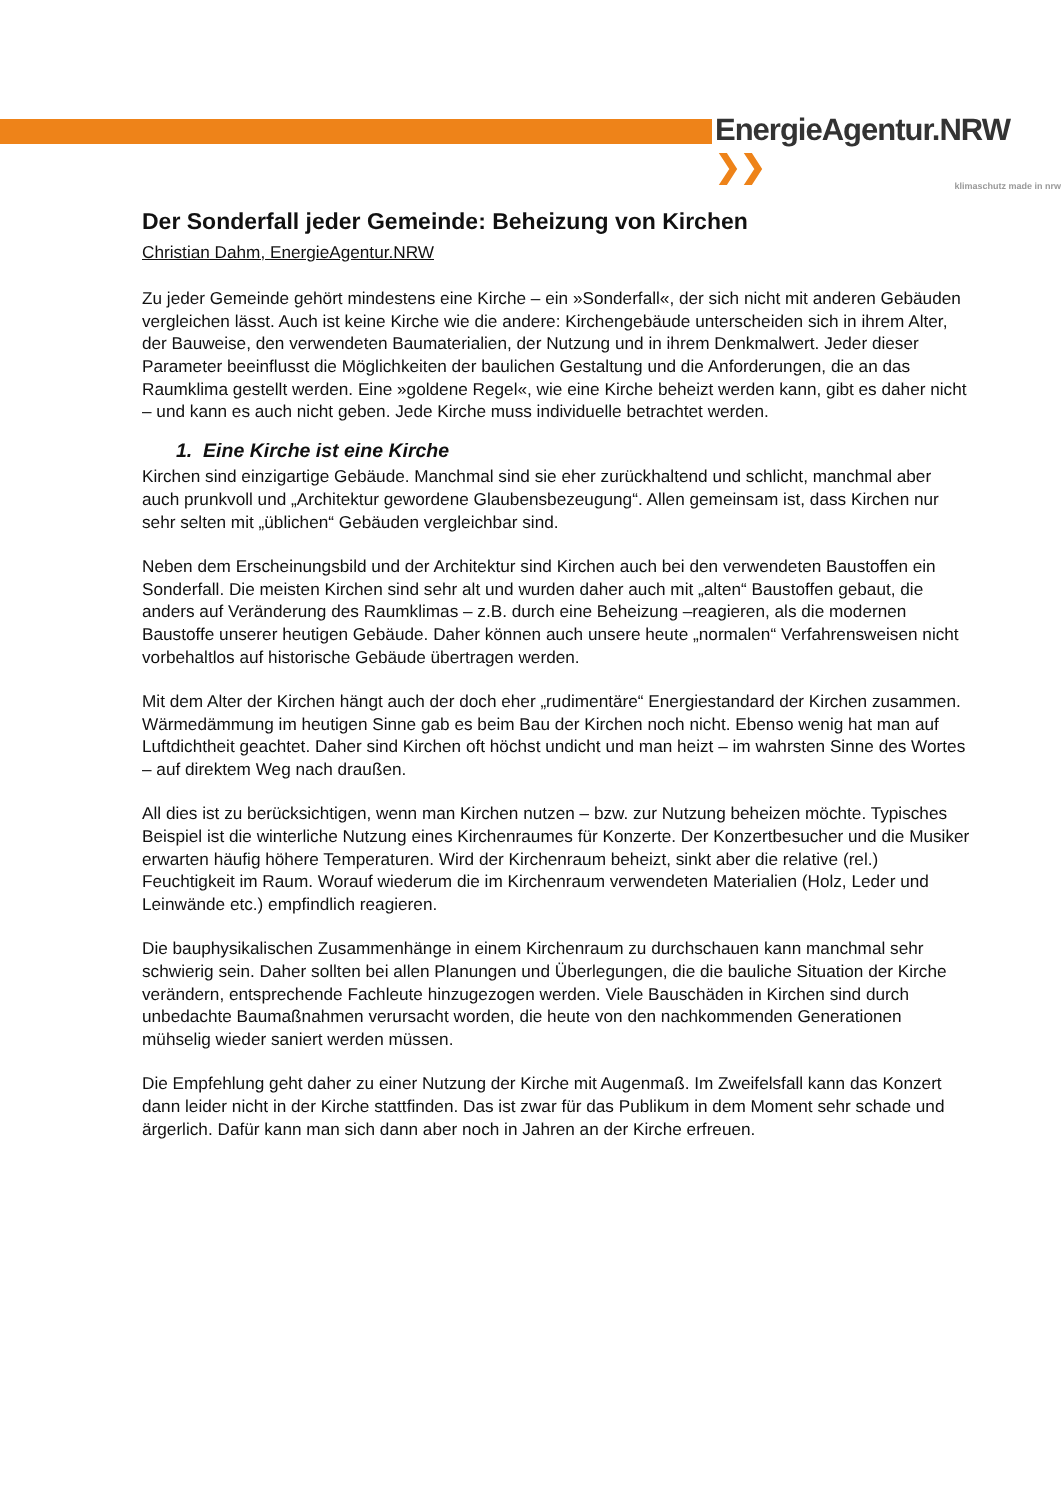EnergieAgentur.NRW ❯❯
klimaschutz made in nrw
Der Sonderfall jeder Gemeinde: Beheizung von Kirchen
Christian Dahm, EnergieAgentur.NRW
Zu jeder Gemeinde gehört mindestens eine Kirche – ein »Sonderfall«, der sich nicht mit anderen Gebäuden vergleichen lässt. Auch ist keine Kirche wie die andere: Kirchengebäude unterscheiden sich in ihrem Alter, der Bauweise, den verwendeten Baumaterialien, der Nutzung und in ihrem Denkmalwert. Jeder dieser Parameter beeinflusst die Möglichkeiten der baulichen Gestaltung und die Anforderungen, die an das Raumklima gestellt werden. Eine »goldene Regel«, wie eine Kirche beheizt werden kann, gibt es daher nicht – und kann es auch nicht geben. Jede Kirche muss individuelle betrachtet werden.
1. Eine Kirche ist eine Kirche
Kirchen sind einzigartige Gebäude. Manchmal sind sie eher zurückhaltend und schlicht, manchmal aber auch prunkvoll und „Architektur gewordene Glaubensbezeugung“. Allen gemeinsam ist, dass Kirchen nur sehr selten mit „üblichen“ Gebäuden vergleichbar sind.
Neben dem Erscheinungsbild und der Architektur sind Kirchen auch bei den verwendeten Baustoffen ein Sonderfall. Die meisten Kirchen sind sehr alt und wurden daher auch mit „alten“ Baustoffen gebaut, die anders auf Veränderung des Raumklimas – z.B. durch eine Beheizung –reagieren, als die modernen Baustoffe unserer heutigen Gebäude. Daher können auch unsere heute „normalen“ Verfahrensweisen nicht vorbehaltlos auf historische Gebäude übertragen werden.
Mit dem Alter der Kirchen hängt auch der doch eher „rudimentäre“ Energiestandard der Kirchen zusammen. Wärmedämmung im heutigen Sinne gab es beim Bau der Kirchen noch nicht. Ebenso wenig hat man auf Luftdichtheit geachtet. Daher sind Kirchen oft höchst undicht und man heizt – im wahrsten Sinne des Wortes – auf direktem Weg nach draußen.
All dies ist zu berücksichtigen, wenn man Kirchen nutzen – bzw. zur Nutzung beheizen möchte. Typisches Beispiel ist die winterliche Nutzung eines Kirchenraumes für Konzerte. Der Konzertbesucher und die Musiker erwarten häufig höhere Temperaturen. Wird der Kirchenraum beheizt, sinkt aber die relative (rel.) Feuchtigkeit im Raum. Worauf wiederum die im Kirchenraum verwendeten Materialien (Holz, Leder und Leinwände etc.) empfindlich reagieren.
Die bauphysikalischen Zusammenhänge in einem Kirchenraum zu durchschauen kann manchmal sehr schwierig sein. Daher sollten bei allen Planungen und Überlegungen, die die bauliche Situation der Kirche verändern, entsprechende Fachleute hinzugezogen werden. Viele Bauschäden in Kirchen sind durch unbedachte Baumaßnahmen verursacht worden, die heute von den nachkommenden Generationen mühselig wieder saniert werden müssen.
Die Empfehlung geht daher zu einer Nutzung der Kirche mit Augenmaß. Im Zweifelsfall kann das Konzert dann leider nicht in der Kirche stattfinden. Das ist zwar für das Publikum in dem Moment sehr schade und ärgerlich. Dafür kann man sich dann aber noch in Jahren an der Kirche erfreuen.